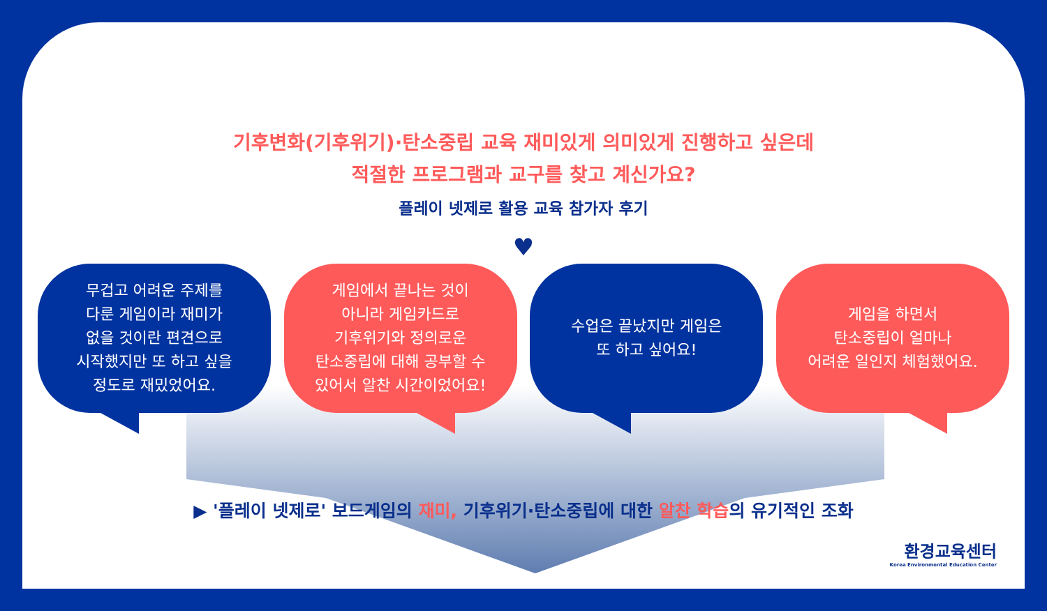기후변화(기후위기)·탄소중립 교육 재미있게 의미있게 진행하고 싶은데
적절한 프로그램과 교구를 찾고 계신가요?
플레이 넷제로 활용 교육 참가자 후기
♥
무겁고 어려운 주제를
다룬 게임이라 재미가
없을 것이란 편견으로
시작했지만 또 하고 싶을
정도로 재밌었어요.
게임에서 끝나는 것이
아니라 게임카드로
기후위기와 정의로운
탄소중립에 대해 공부할 수
있어서 알찬 시간이었어요!
수업은 끝났지만 게임은
또 하고 싶어요!
게임을 하면서
탄소중립이 얼마나
어려운 일인지 체험했어요.
▶ '플레이 넷제로' 보드게임의 재미, 기후위기·탄소중립에 대한 알찬 학습의 유기적인 조화
환경교육센터
Korea Environmental Education Center